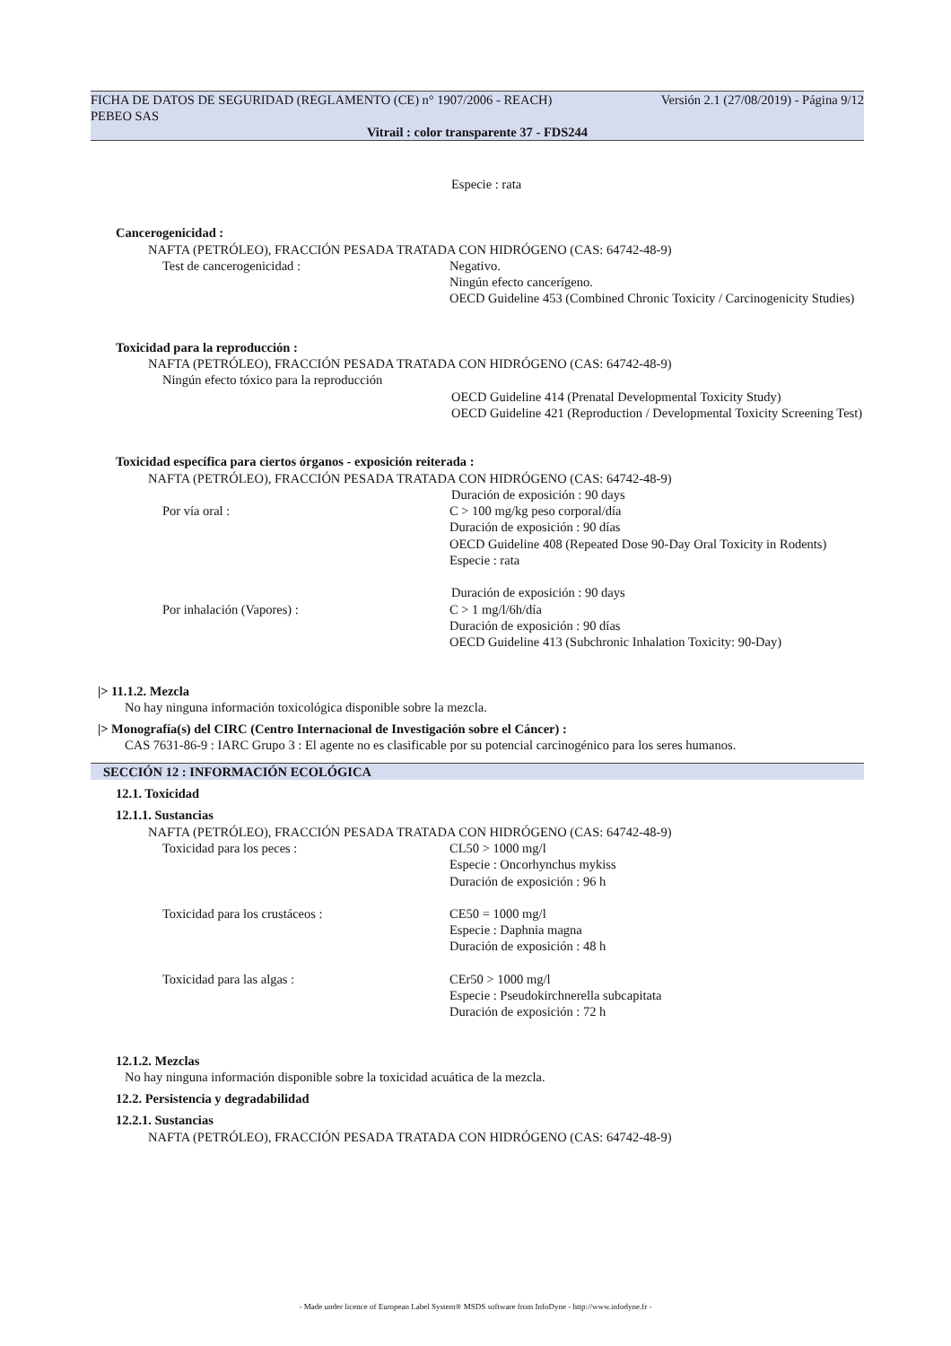FICHA DE DATOS DE SEGURIDAD (REGLAMENTO (CE) n° 1907/2006 - REACH) Versión 2.1 (27/08/2019) - Página 9/12
PEBEO SAS
Vitrail : color transparente 37 - FDS244
Especie : rata
Cancerogenicidad :
NAFTA (PETRÓLEO), FRACCIÓN PESADA TRATADA CON HIDRÓGENO (CAS: 64742-48-9)
Test de cancerogenicidad : Negativo.
Ningún efecto cancerígeno.
OECD Guideline 453 (Combined Chronic Toxicity / Carcinogenicity Studies)
Toxicidad para la reproducción :
NAFTA (PETRÓLEO), FRACCIÓN PESADA TRATADA CON HIDRÓGENO (CAS: 64742-48-9)
Ningún efecto tóxico para la reproducción
OECD Guideline 414 (Prenatal Developmental Toxicity Study)
OECD Guideline 421 (Reproduction / Developmental Toxicity Screening Test)
Toxicidad específica para ciertos órganos - exposición reiterada :
NAFTA (PETRÓLEO), FRACCIÓN PESADA TRATADA CON HIDRÓGENO (CAS: 64742-48-9)
Duración de exposición : 90 days
Por vía oral : C > 100 mg/kg peso corporal/día
Duración de exposición : 90 días
OECD Guideline 408 (Repeated Dose 90-Day Oral Toxicity in Rodents)
Especie : rata
Duración de exposición : 90 days
Por inhalación (Vapores) : C > 1 mg/l/6h/día
Duración de exposición : 90 días
OECD Guideline 413 (Subchronic Inhalation Toxicity: 90-Day)
|> 11.1.2. Mezcla
No hay ninguna información toxicológica disponible sobre la mezcla.
|> Monografía(s) del CIRC (Centro Internacional de Investigación sobre el Cáncer) :
CAS 7631-86-9 : IARC Grupo 3 : El agente no es clasificable por su potencial carcinogénico para los seres humanos.
SECCIÓN 12 : INFORMACIÓN ECOLÓGICA
12.1. Toxicidad
12.1.1. Sustancias
NAFTA (PETRÓLEO), FRACCIÓN PESADA TRATADA CON HIDRÓGENO (CAS: 64742-48-9)
Toxicidad para los peces : CL50 > 1000 mg/l
Especie : Oncorhynchus mykiss
Duración de exposición : 96 h
Toxicidad para los crustáceos : CE50 = 1000 mg/l
Especie : Daphnia magna
Duración de exposición : 48 h
Toxicidad para las algas : CEr50 > 1000 mg/l
Especie : Pseudokirchnerella subcapitata
Duración de exposición : 72 h
12.1.2. Mezclas
No hay ninguna información disponible sobre la toxicidad acuática de la mezcla.
12.2. Persistencia y degradabilidad
12.2.1. Sustancias
NAFTA (PETRÓLEO), FRACCIÓN PESADA TRATADA CON HIDRÓGENO (CAS: 64742-48-9)
- Made under licence of European Label System® MSDS software from InfoDyne - http://www.infodyne.fr -